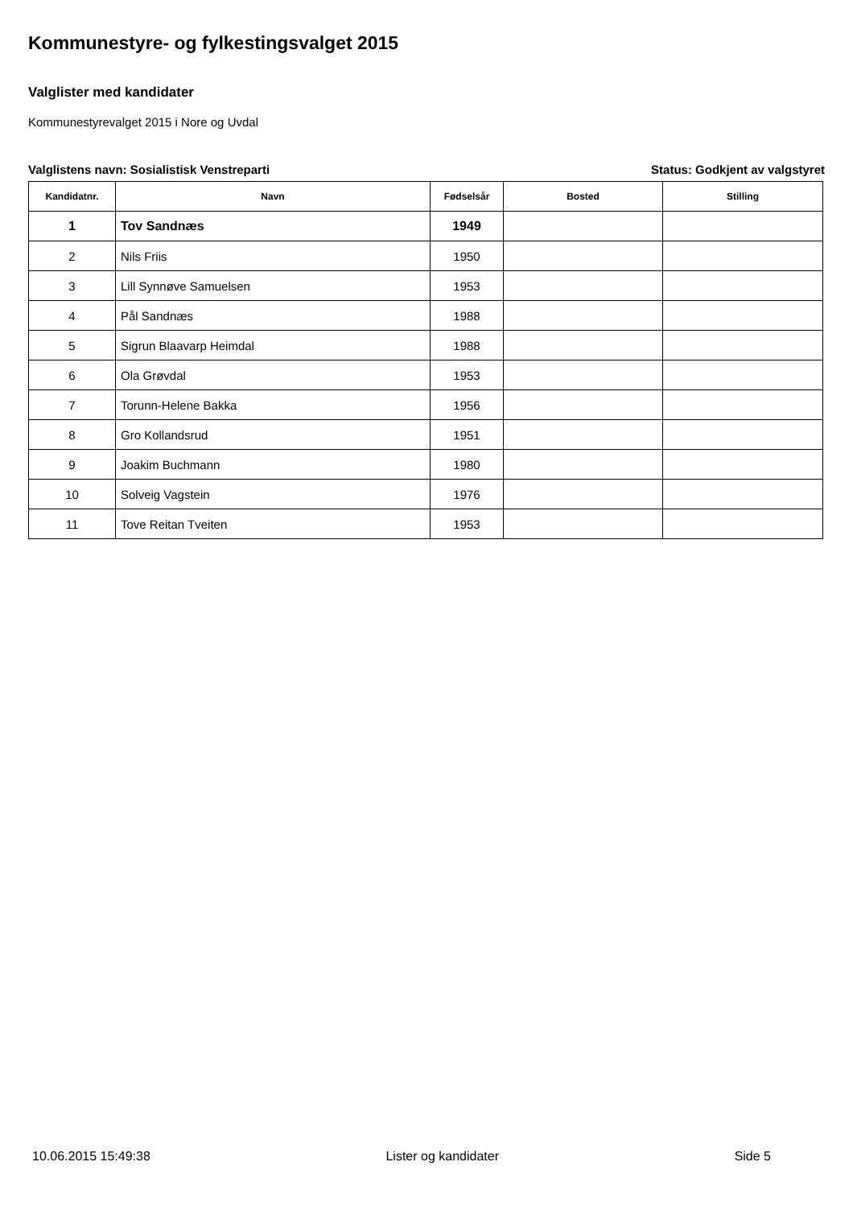Kommunestyre- og fylkestingsvalget 2015
Valglister med kandidater
Kommunestyrevalget 2015 i Nore og Uvdal
Valglistens navn: Sosialistisk Venstreparti Status: Godkjent av valgstyret
| Kandidatnr. | Navn | Fødselsår | Bosted | Stilling |
| --- | --- | --- | --- | --- |
| 1 | Tov Sandnæs | 1949 | | |
| 2 | Nils Friis | 1950 | | |
| 3 | Lill Synnøve Samuelsen | 1953 | | |
| 4 | Pål Sandnæs | 1988 | | |
| 5 | Sigrun Blaavarp Heimdal | 1988 | | |
| 6 | Ola Grøvdal | 1953 | | |
| 7 | Torunn-Helene Bakka | 1956 | | |
| 8 | Gro Kollandsrud | 1951 | | |
| 9 | Joakim Buchmann | 1980 | | |
| 10 | Solveig Vagstein | 1976 | | |
| 11 | Tove Reitan Tveiten | 1953 | | |
10.06.2015 15:49:38 Lister og kandidater Side 5